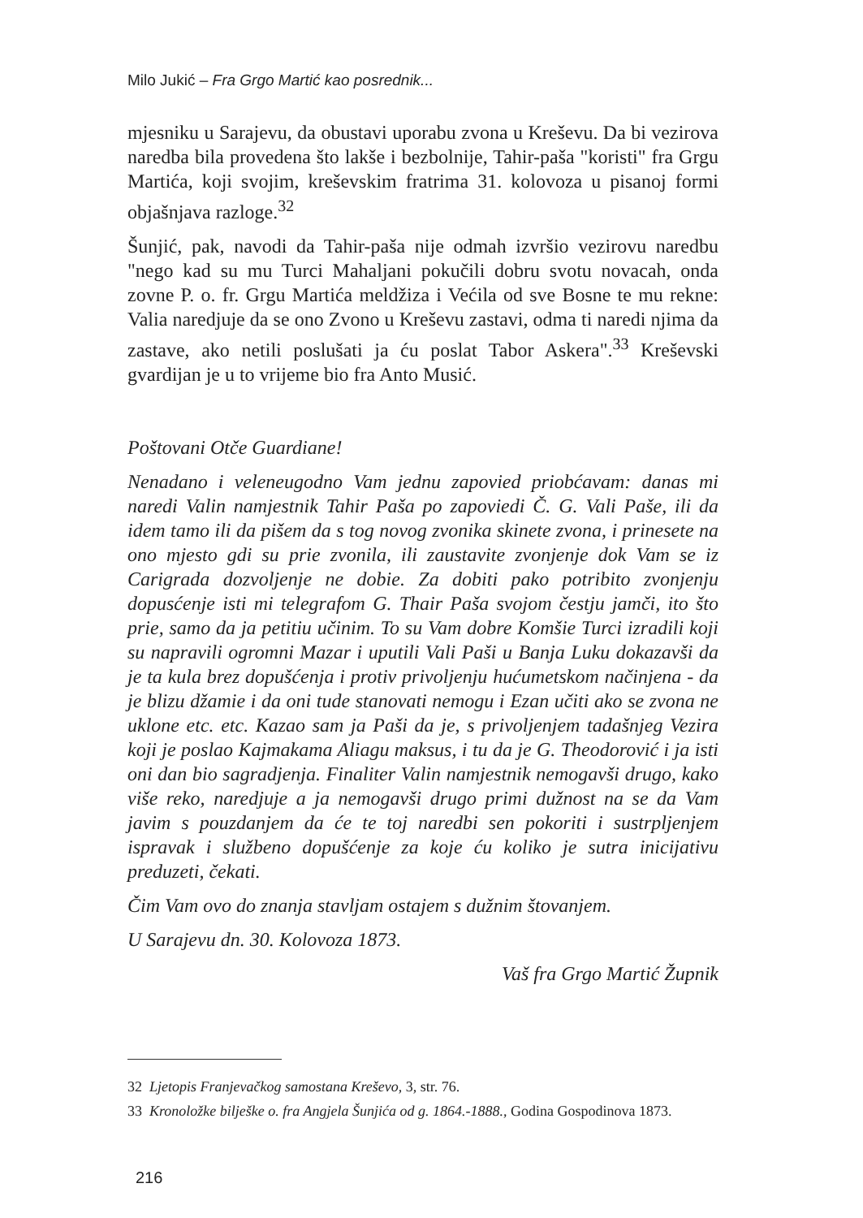Milo Jukić – Fra Grgo Martić kao posrednik...
mjesniku u Sarajevu, da obustavi uporabu zvona u Kreševu. Da bi vezirova naredba bila provedena što lakše i bezbolnije, Tahir-paša "koristi" fra Grgu Martića, koji svojim, kreševskim fratrima 31. kolovoza u pisanoj formi objašnjava razloge.<sup>32</sup>
Šunjić, pak, navodi da Tahir-paša nije odmah izvršio vezirovu naredbu "nego kad su mu Turci Mahaljani pokučili dobru svotu novacah, onda zovne P. o. fr. Grgu Martića meldžiza i Većila od sve Bosne te mu rekne: Valia naredjuje da se ono Zvono u Kreševu zastavi, odma ti naredi njima da zastave, ako netili poslušati ja ću poslat Tabor Askera".<sup>33</sup> Kreševski gvardijan je u to vrijeme bio fra Anto Musić.
Poštovani Otče Guardiane!
Nenadano i veleneugodno Vam jednu zapovied priobćavam: danas mi naredi Valin namjestnik Tahir Paša po zapoviedi Č. G. Vali Paše, ili da idem tamo ili da pišem da s tog novog zvonika skinete zvona, i prinesete na ono mjesto gdi su prie zvonila, ili zaustavite zvonjenje dok Vam se iz Carigrada dozvoljenje ne dobie. Za dobiti pako potribito zvonjenju dopusćenje isti mi telegrafom G. Thair Paša svojom čestju jamči, ito što prie, samo da ja petitiu učinim. To su Vam dobre Komšie Turci izradili koji su napravili ogromni Mazar i uputili Vali Paši u Banja Luku dokazavši da je ta kula brez dopušćenja i protiv privoljenju hućumetskom načinjena - da je blizu džamie i da oni tude stanovati nemogu i Ezan učiti ako se zvona ne uklone etc. etc. Kazao sam ja Paši da je, s privoljenjem tadašnjeg Vezira koji je poslao Kajmakama Aliagu maksus, i tu da je G. Theodorović i ja isti oni dan bio sagradjenja. Finaliter Valin namjestnik nemogavši drugo, kako više reko, naredjuje a ja nemogavši drugo primi dužnost na se da Vam javim s pouzdanjem da će te toj naredbi sen pokoriti i sustrpljenjem ispravak i službeno dopušćenje za koje ću koliko je sutra inicijativu preduzeti, čekati.
Čim Vam ovo do znanja stavljam ostajem s dužnim štovanjem.
U Sarajevu dn. 30. Kolovoza 1873.
Vaš fra Grgo Martić Župnik
32 Ljetopis Franjevačkog samostana Kreševo, 3, str. 76.
33 Kronoložke bilješke o. fra Angjela Šunjića od g. 1864.-1888., Godina Gospodinova 1873.
216